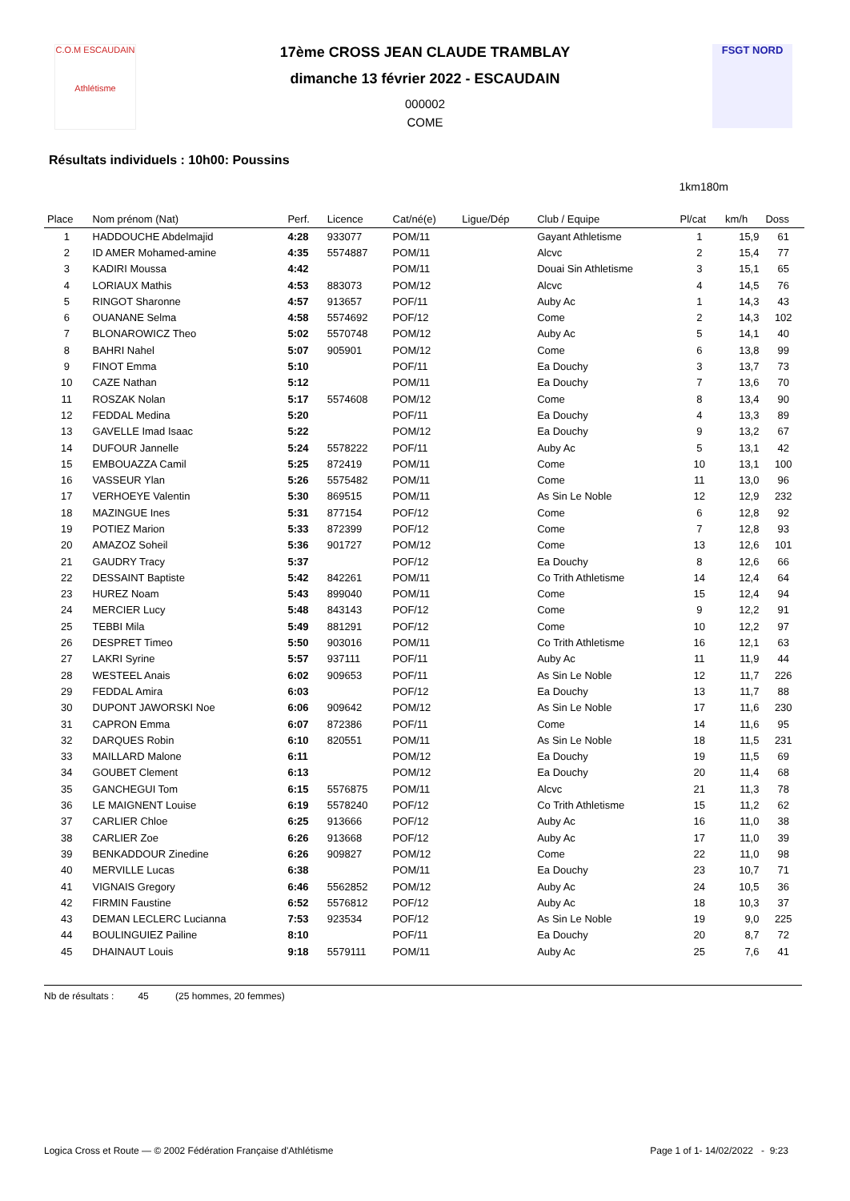C.O.M ESCAUDAIN
Athlétisme
FSGT NORD
17ème CROSS JEAN CLAUDE TRAMBLAY
dimanche 13 février 2022 - ESCAUDAIN
000002
COME
Résultats individuels : 10h00: Poussins
1km180m
| Place | Nom prénom (Nat) | Perf. | Licence | Cat/né(e) | Ligue/Dép | Club / Equipe | Pl/cat | km/h | Doss |
| --- | --- | --- | --- | --- | --- | --- | --- | --- | --- |
| 1 | HADDOUCHE Abdelmajid | 4:28 | 933077 | POM/11 | | Gayant Athletisme | 1 | 15,9 | 61 |
| 2 | ID AMER Mohamed-amine | 4:35 | 5574887 | POM/11 | | Alcvc | 2 | 15,4 | 77 |
| 3 | KADIRI Moussa | 4:42 | | POM/11 | | Douai Sin Athletisme | 3 | 15,1 | 65 |
| 4 | LORIAUX Mathis | 4:53 | 883073 | POM/12 | | Alcvc | 4 | 14,5 | 76 |
| 5 | RINGOT Sharonne | 4:57 | 913657 | POF/11 | | Auby Ac | 1 | 14,3 | 43 |
| 6 | OUANANE Selma | 4:58 | 5574692 | POF/12 | | Come | 2 | 14,3 | 102 |
| 7 | BLONAROWICZ Theo | 5:02 | 5570748 | POM/12 | | Auby Ac | 5 | 14,1 | 40 |
| 8 | BAHRI Nahel | 5:07 | 905901 | POM/12 | | Come | 6 | 13,8 | 99 |
| 9 | FINOT Emma | 5:10 | | POF/11 | | Ea Douchy | 3 | 13,7 | 73 |
| 10 | CAZE Nathan | 5:12 | | POM/11 | | Ea Douchy | 7 | 13,6 | 70 |
| 11 | ROSZAK Nolan | 5:17 | 5574608 | POM/12 | | Come | 8 | 13,4 | 90 |
| 12 | FEDDAL Medina | 5:20 | | POF/11 | | Ea Douchy | 4 | 13,3 | 89 |
| 13 | GAVELLE Imad Isaac | 5:22 | | POM/12 | | Ea Douchy | 9 | 13,2 | 67 |
| 14 | DUFOUR Jannelle | 5:24 | 5578222 | POF/11 | | Auby Ac | 5 | 13,1 | 42 |
| 15 | EMBOUAZZA Camil | 5:25 | 872419 | POM/11 | | Come | 10 | 13,1 | 100 |
| 16 | VASSEUR Ylan | 5:26 | 5575482 | POM/11 | | Come | 11 | 13,0 | 96 |
| 17 | VERHOEYE Valentin | 5:30 | 869515 | POM/11 | | As Sin Le Noble | 12 | 12,9 | 232 |
| 18 | MAZINGUE Ines | 5:31 | 877154 | POF/12 | | Come | 6 | 12,8 | 92 |
| 19 | POTIEZ Marion | 5:33 | 872399 | POF/12 | | Come | 7 | 12,8 | 93 |
| 20 | AMAZOZ Soheil | 5:36 | 901727 | POM/12 | | Come | 13 | 12,6 | 101 |
| 21 | GAUDRY Tracy | 5:37 | | POF/12 | | Ea Douchy | 8 | 12,6 | 66 |
| 22 | DESSAINT Baptiste | 5:42 | 842261 | POM/11 | | Co Trith Athletisme | 14 | 12,4 | 64 |
| 23 | HUREZ Noam | 5:43 | 899040 | POM/11 | | Come | 15 | 12,4 | 94 |
| 24 | MERCIER Lucy | 5:48 | 843143 | POF/12 | | Come | 9 | 12,2 | 91 |
| 25 | TEBBI Mila | 5:49 | 881291 | POF/12 | | Come | 10 | 12,2 | 97 |
| 26 | DESPRET Timeo | 5:50 | 903016 | POM/11 | | Co Trith Athletisme | 16 | 12,1 | 63 |
| 27 | LAKRI Syrine | 5:57 | 937111 | POF/11 | | Auby Ac | 11 | 11,9 | 44 |
| 28 | WESTEEL Anais | 6:02 | 909653 | POF/11 | | As Sin Le Noble | 12 | 11,7 | 226 |
| 29 | FEDDAL Amira | 6:03 | | POF/12 | | Ea Douchy | 13 | 11,7 | 88 |
| 30 | DUPONT JAWORSKI Noe | 6:06 | 909642 | POM/12 | | As Sin Le Noble | 17 | 11,6 | 230 |
| 31 | CAPRON Emma | 6:07 | 872386 | POF/11 | | Come | 14 | 11,6 | 95 |
| 32 | DARQUES Robin | 6:10 | 820551 | POM/11 | | As Sin Le Noble | 18 | 11,5 | 231 |
| 33 | MAILLARD Malone | 6:11 | | POM/12 | | Ea Douchy | 19 | 11,5 | 69 |
| 34 | GOUBET Clement | 6:13 | | POM/12 | | Ea Douchy | 20 | 11,4 | 68 |
| 35 | GANCHEGUI Tom | 6:15 | 5576875 | POM/11 | | Alcvc | 21 | 11,3 | 78 |
| 36 | LE MAIGNENT Louise | 6:19 | 5578240 | POF/12 | | Co Trith Athletisme | 15 | 11,2 | 62 |
| 37 | CARLIER Chloe | 6:25 | 913666 | POF/12 | | Auby Ac | 16 | 11,0 | 38 |
| 38 | CARLIER Zoe | 6:26 | 913668 | POF/12 | | Auby Ac | 17 | 11,0 | 39 |
| 39 | BENKADDOUR Zinedine | 6:26 | 909827 | POM/12 | | Come | 22 | 11,0 | 98 |
| 40 | MERVILLE Lucas | 6:38 | | POM/11 | | Ea Douchy | 23 | 10,7 | 71 |
| 41 | VIGNAIS Gregory | 6:46 | 5562852 | POM/12 | | Auby Ac | 24 | 10,5 | 36 |
| 42 | FIRMIN Faustine | 6:52 | 5576812 | POF/12 | | Auby Ac | 18 | 10,3 | 37 |
| 43 | DEMAN LECLERC Lucianna | 7:53 | 923534 | POF/12 | | As Sin Le Noble | 19 | 9,0 | 225 |
| 44 | BOULINGUIEZ Pailine | 8:10 | | POF/11 | | Ea Douchy | 20 | 8,7 | 72 |
| 45 | DHAINAUT Louis | 9:18 | 5579111 | POM/11 | | Auby Ac | 25 | 7,6 | 41 |
Nb de résultats : 45 (25 hommes, 20 femmes)
Logica Cross et Route — © 2002 Fédération Française d'Athlétisme Page 1 of 1- 14/02/2022 - 9:23